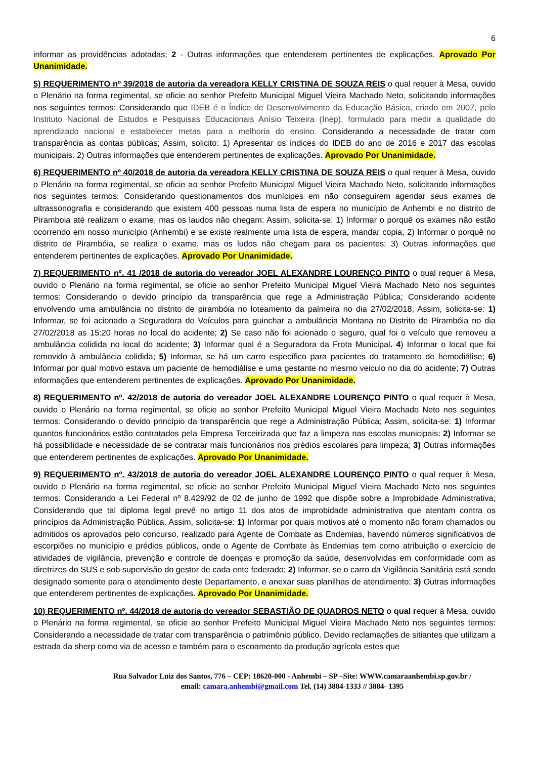6
informar as providências adotadas; 2 - Outras informações que entenderem pertinentes de explicações. Aprovado Por Unanimidade.
5) REQUERIMENTO nº 39/2018 de autoria da vereadora KELLY CRISTINA DE SOUZA REIS o qual requer à Mesa, ouvido o Plenário na forma regimental, se oficie ao senhor Prefeito Municipal Miguel Vieira Machado Neto, solicitando informações nos seguintes termos: Considerando que IDEB é o Índice de Desenvolvimento da Educação Básica, criado em 2007, pelo Instituto Nacional de Estudos e Pesquisas Educacionais Anísio Teixeira (Inep), formulado para medir a qualidade do aprendizado nacional e estabelecer metas para a melhoria do ensino. Considerando a necessidade de tratar com transparência as contas públicas; Assim, solicito: 1) Apresentar os índices do IDEB do ano de 2016 e 2017 das escolas municipais. 2) Outras informações que entenderem pertinentes de explicações. Aprovado Por Unanimidade.
6) REQUERIMENTO nº 40/2018 de autoria da vereadora KELLY CRISTINA DE SOUZA REIS o qual requer à Mesa, ouvido o Plenário na forma regimental, se oficie ao senhor Prefeito Municipal Miguel Vieira Machado Neto, solicitando informações nos seguintes termos: Considerando questionamentos dos munícipes em não conseguirem agendar seus exames de ultrassonografia e considerando que existem 400 pessoas numa lista de espera no município de Anhembi e no distrito de Piramboia até realizam o exame, mas os laudos não chegam: Assim, solicita-se: 1) Informar o porquê os exames não estão ocorrendo em nosso município (Anhembi) e se existe realmente uma lista de espera, mandar copia; 2) Informar o porquê no distrito de Pirambóia, se realiza o exame, mas os ludos não chegam para os pacientes; 3) Outras informações que entenderem pertinentes de explicações. Aprovado Por Unanimidade.
7) REQUERIMENTO nº. 41 /2018 de autoria do vereador JOEL ALEXANDRE LOURENÇO PINTO o qual requer à Mesa, ouvido o Plenário na forma regimental, se oficie ao senhor Prefeito Municipal Miguel Vieira Machado Neto nos seguintes termos: Considerando o devido princípio da transparência que rege a Administração Pública; Considerando acidente envolvendo uma ambulância no distrito de pirambóia no loteamento da palmeira no dia 27/02/2018; Assim, solicita-se: 1) Informar, se foi acionado a Seguradora de Veículos para guinchar a ambulância Montana no Distrito de Pirambóia no dia 27/02/2018 as 15:20 horas no local do acidente; 2) Se caso não foi acionado o seguro, qual foi o veículo que removeu a ambulância colidida no local do acidente; 3) Informar qual é a Seguradora da Frota Municipal. 4) Informar o local que foi removido à ambulância colidida; 5) Informar, se há um carro específico para pacientes do tratamento de hemodiálise; 6) Informar por qual motivo estava um paciente de hemodiálise e uma gestante no mesmo veiculo no dia do acidente; 7) Outras informações que entenderem pertinentes de explicações. Aprovado Por Unanimidade.
8) REQUERIMENTO nº. 42/2018 de autoria do vereador JOEL ALEXANDRE LOURENÇO PINTO o qual requer à Mesa, ouvido o Plenário na forma regimental, se oficie ao senhor Prefeito Municipal Miguel Vieira Machado Neto nos seguintes termos: Considerando o devido princípio da transparência que rege a Administração Pública; Assim, solicita-se: 1) Informar quantos funcionários estão contratados pela Empresa Terceirizada que faz a limpeza nas escolas municipais; 2) Informar se há possibilidade e necessidade de se contratar mais funcionários nos prédios escolares para limpeza; 3) Outras informações que entenderem pertinentes de explicações. Aprovado Por Unanimidade.
9) REQUERIMENTO nº. 43/2018 de autoria do vereador JOEL ALEXANDRE LOURENÇO PINTO o qual requer à Mesa, ouvido o Plenário na forma regimental, se oficie ao senhor Prefeito Municipal Miguel Vieira Machado Neto nos seguintes termos: Considerando a Lei Federal nº 8.429/92 de 02 de junho de 1992 que dispõe sobre a Improbidade Administrativa; Considerando que tal diploma legal prevê no artigo 11 dos atos de improbidade administrativa que atentam contra os princípios da Administração Pública. Assim, solicita-se: 1) Informar por quais motivos até o momento não foram chamados ou admitidos os aprovados pelo concurso, realizado para Agente de Combate as Endemias, havendo números significativos de escorpiões no município e prédios públicos, onde o Agente de Combate às Endemias tem como atribuição o exercício de atividades de vigilância, prevenção e controle de doenças e promoção da saúde, desenvolvidas em conformidade com as diretrizes do SUS e sob supervisão do gestor de cada ente federado; 2) Informar, se o carro da Vigilância Sanitária está sendo designado somente para o atendimento deste Departamento, e anexar suas planilhas de atendimento; 3) Outras informações que entenderem pertinentes de explicações. Aprovado Por Unanimidade.
10) REQUERIMENTO nº. 44/2018 de autoria do vereador SEBASTIÃO DE QUADROS NETO o qual requer à Mesa, ouvido o Plenário na forma regimental, se oficie ao senhor Prefeito Municipal Miguel Vieira Machado Neto nos seguintes termos: Considerando a necessidade de tratar com transparência o patrimônio público. Devido reclamações de sitiantes que utilizam a estrada da sherp como via de acesso e também para o escoamento da produção agrícola estes que
Rua Salvador Luiz dos Santos, 776 – CEP: 18620-000 - Anhembi – SP –Site: WWW.camaraanhembi.sp.gov.br /
email: camara.anhembi@gmail.com Tel. (14) 3884-1333 // 3884- 1395